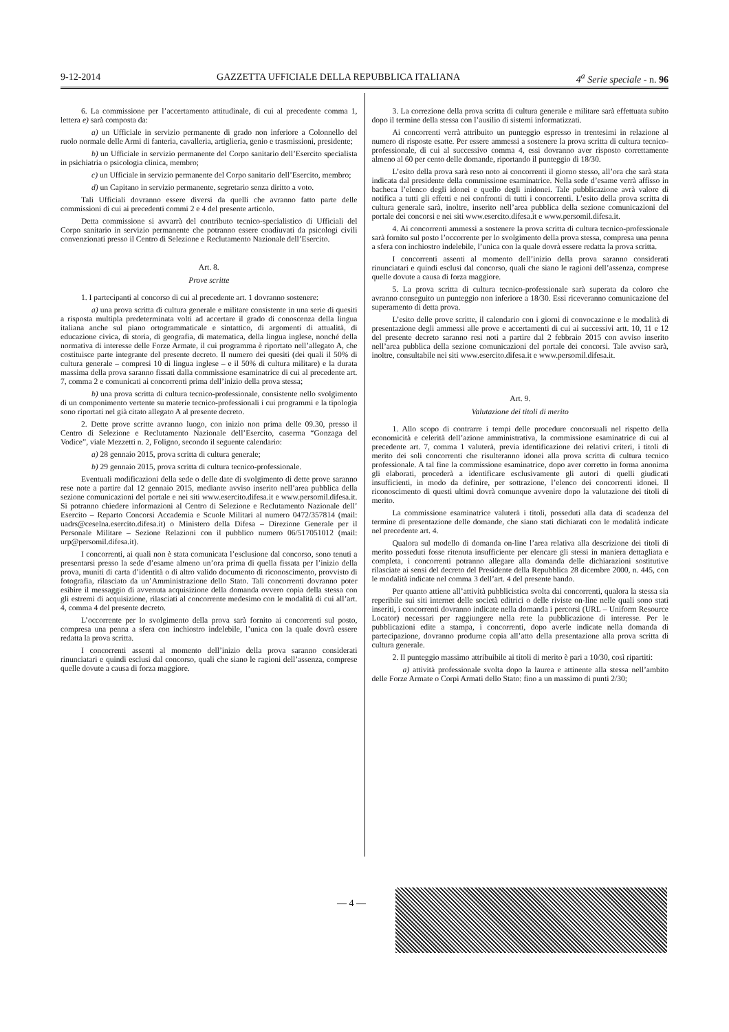9-12-2014 GAZZETTA UFFICIALE DELLA REPUBBLICA ITALIANA 4<sup>a</sup> Serie speciale - n. 96
6. La commissione per l’accertamento attitudinale, di cui al precedente comma 1, lettera e) sarà composta da:
a) un Ufficiale in servizio permanente di grado non inferiore a Colonnello del ruolo normale delle Armi di fanteria, cavalleria, artiglieria, genio e trasmissioni, presidente;
b) un Ufficiale in servizio permanente del Corpo sanitario dell’Esercito specialista in psichiatria o psicologia clinica, membro;
c) un Ufficiale in servizio permanente del Corpo sanitario dell’Esercito, membro;
d) un Capitano in servizio permanente, segretario senza diritto a voto.
Tali Ufficiali dovranno essere diversi da quelli che avranno fatto parte delle commissioni di cui ai precedenti commi 2 e 4 del presente articolo.
Detta commissione si avvarrà del contributo tecnico-specialistico di Ufficiali del Corpo sanitario in servizio permanente che potranno essere coadiuvati da psicologi civili convenzionati presso il Centro di Selezione e Reclutamento Nazionale dell’Esercito.
Art. 8.
Prove scritte
1. I partecipanti al concorso di cui al precedente art. 1 dovranno sostenere:
a) una prova scritta di cultura generale e militare consistente in una serie di quesiti a risposta multipla predeterminata volti ad accertare il grado di conoscenza della lingua italiana anche sul piano ortogrammaticale e sintattico, di argomenti di attualità, di educazione civica, di storia, di geografia, di matematica, della lingua inglese, nonché della normativa di interesse delle Forze Armate, il cui programma è riportato nell’allegato A, che costituisce parte integrante del presente decreto. Il numero dei quesiti (dei quali il 50% di cultura generale – compresi 10 di lingua inglese – e il 50% di cultura militare) e la durata massima della prova saranno fissati dalla commissione esaminatrice di cui al precedente art. 7, comma 2 e comunicati ai concorrenti prima dell’inizio della prova stessa;
b) una prova scritta di cultura tecnico-professionale, consistente nello svolgimento di un componimento vertente su materie tecnico-professionali i cui programmi e la tipologia sono riportati nel già citato allegato A al presente decreto.
2. Dette prove scritte avranno luogo, con inizio non prima delle 09.30, presso il Centro di Selezione e Reclutamento Nazionale dell’Esercito, caserma “Gonzaga del Vodice”, viale Mezzetti n. 2, Foligno, secondo il seguente calendario:
a) 28 gennaio 2015, prova scritta di cultura generale;
b) 29 gennaio 2015, prova scritta di cultura tecnico-professionale.
Eventuali modificazioni della sede o delle date di svolgimento di dette prove saranno rese note a partire dal 12 gennaio 2015, mediante avviso inserito nell’area pubblica della sezione comunicazioni del portale e nei siti www.esercito.difesa.it e www.persomil.difesa.it. Si potranno chiedere informazioni al Centro di Selezione e Reclutamento Nazionale dell’ Esercito – Reparto Concorsi Accademia e Scuole Militari al numero 0472/357814 (mail: uadrs@ceselna.esercito.difesa.it) o Ministero della Difesa – Direzione Generale per il Personale Militare – Sezione Relazioni con il pubblico numero 06/517051012 (mail: urp@persomil.difesa.it).
I concorrenti, ai quali non è stata comunicata l’esclusione dal concorso, sono tenuti a presentarsi presso la sede d’esame almeno un’ora prima di quella fissata per l’inizio della prova, muniti di carta d’identità o di altro valido documento di riconoscimento, provvisto di fotografia, rilasciato da un’Amministrazione dello Stato. Tali concorrenti dovranno poter esibire il messaggio di avvenuta acquisizione della domanda ovvero copia della stessa con gli estremi di acquisizione, rilasciati al concorrente medesimo con le modalità di cui all’art. 4, comma 4 del presente decreto.
L’occorrente per lo svolgimento della prova sarà fornito ai concorrenti sul posto, compresa una penna a sfera con inchiostro indelebile, l’unica con la quale dovrà essere redatta la prova scritta.
I concorrenti assenti al momento dell’inizio della prova saranno considerati rinunciatari e quindi esclusi dal concorso, quali che siano le ragioni dell’assenza, comprese quelle dovute a causa di forza maggiore.
3. La correzione della prova scritta di cultura generale e militare sarà effettuata subito dopo il termine della stessa con l’ausilio di sistemi informatizzati.
Ai concorrenti verrà attribuito un punteggio espresso in trentesimi in relazione al numero di risposte esatte. Per essere ammessi a sostenere la prova scritta di cultura tecnico-professionale, di cui al successivo comma 4, essi dovranno aver risposto correttamente almeno al 60 per cento delle domande, riportando il punteggio di 18/30.
L’esito della prova sarà reso noto ai concorrenti il giorno stesso, all’ora che sarà stata indicata dal presidente della commissione esaminatrice. Nella sede d’esame verrà affisso in bacheca l’elenco degli idonei e quello degli inidonei. Tale pubblicazione avrà valore di notifica a tutti gli effetti e nei confronti di tutti i concorrenti. L’esito della prova scritta di cultura generale sarà, inoltre, inserito nell’area pubblica della sezione comunicazioni del portale dei concorsi e nei siti www.esercito.difesa.it e www.persomil.difesa.it.
4. Ai concorrenti ammessi a sostenere la prova scritta di cultura tecnico-professionale sarà fornito sul posto l’occorrente per lo svolgimento della prova stessa, compresa una penna a sfera con inchiostro indelebile, l’unica con la quale dovrà essere redatta la prova scritta.
I concorrenti assenti al momento dell’inizio della prova saranno considerati rinunciatari e quindi esclusi dal concorso, quali che siano le ragioni dell’assenza, comprese quelle dovute a causa di forza maggiore.
5. La prova scritta di cultura tecnico-professionale sarà superata da coloro che avranno conseguito un punteggio non inferiore a 18/30. Essi riceveranno comunicazione del superamento di detta prova.
L’esito delle prove scritte, il calendario con i giorni di convocazione e le modalità di presentazione degli ammessi alle prove e accertamenti di cui ai successivi artt. 10, 11 e 12 del presente decreto saranno resi noti a partire dal 2 febbraio 2015 con avviso inserito nell’area pubblica della sezione comunicazioni del portale dei concorsi. Tale avviso sarà, inoltre, consultabile nei siti www.esercito.difesa.it e www.persomil.difesa.it.
Art. 9.
Valutazione dei titoli di merito
1. Allo scopo di contrarre i tempi delle procedure concorsuali nel rispetto della economicità e celerità dell’azione amministrativa, la commissione esaminatrice di cui al precedente art. 7, comma 1 valuterà, previa identificazione dei relativi criteri, i titoli di merito dei soli concorrenti che risulteranno idonei alla prova scritta di cultura tecnico professionale. A tal fine la commissione esaminatrice, dopo aver corretto in forma anonima gli elaborati, procederà a identificare esclusivamente gli autori di quelli giudicati insufficienti, in modo da definire, per sottrazione, l’elenco dei concorrenti idonei. Il riconoscimento di questi ultimi dovrà comunque avvenire dopo la valutazione dei titoli di merito.
La commissione esaminatrice valuterà i titoli, posseduti alla data di scadenza del termine di presentazione delle domande, che siano stati dichiarati con le modalità indicate nel precedente art. 4.
Qualora sul modello di domanda on-line l’area relativa alla descrizione dei titoli di merito posseduti fosse ritenuta insufficiente per elencare gli stessi in maniera dettagliata e completa, i concorrenti potranno allegare alla domanda delle dichiarazioni sostitutive rilasciate ai sensi del decreto del Presidente della Repubblica 28 dicembre 2000, n. 445, con le modalità indicate nel comma 3 dell’art. 4 del presente bando.
Per quanto attiene all’attività pubblicistica svolta dai concorrenti, qualora la stessa sia reperibile sui siti internet delle società editrici o delle riviste on-line nelle quali sono stati inseriti, i concorrenti dovranno indicate nella domanda i percorsi (URL – Uniform Resource Locator) necessari per raggiungere nella rete la pubblicazione di interesse. Per le pubblicazioni edite a stampa, i concorrenti, dopo averle indicate nella domanda di partecipazione, dovranno produrne copia all’atto della presentazione alla prova scritta di cultura generale.
2. Il punteggio massimo attribuibile ai titoli di merito è pari a 10/30, così ripartiti:
a) attività professionale svolta dopo la laurea e attinente alla stessa nell’ambito delle Forze Armate o Corpi Armati dello Stato: fino a un massimo di punti 2/30;
— 4 —